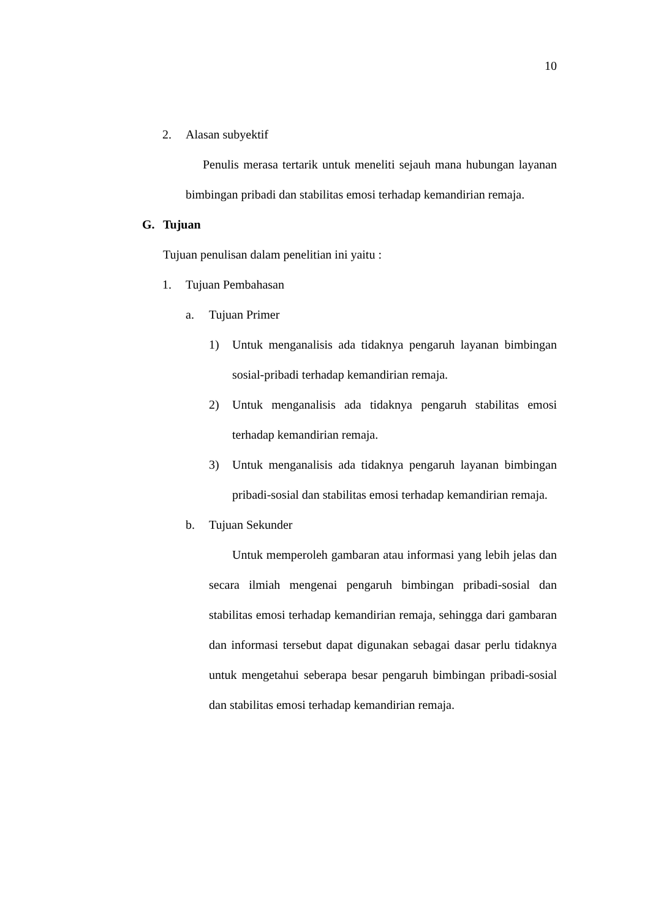10
2. Alasan subyektif
Penulis merasa tertarik untuk meneliti sejauh mana hubungan layanan bimbingan pribadi dan stabilitas emosi terhadap kemandirian remaja.
G. Tujuan
Tujuan penulisan dalam penelitian ini yaitu :
1. Tujuan Pembahasan
a. Tujuan Primer
1) Untuk menganalisis ada tidaknya pengaruh layanan bimbingan sosial-pribadi terhadap kemandirian remaja.
2) Untuk menganalisis ada tidaknya pengaruh stabilitas emosi terhadap kemandirian remaja.
3) Untuk menganalisis ada tidaknya pengaruh layanan bimbingan pribadi-sosial dan stabilitas emosi terhadap kemandirian remaja.
b. Tujuan Sekunder
Untuk memperoleh gambaran atau informasi yang lebih jelas dan secara ilmiah mengenai pengaruh bimbingan pribadi-sosial dan stabilitas emosi terhadap kemandirian remaja, sehingga dari gambaran dan informasi tersebut dapat digunakan sebagai dasar perlu tidaknya untuk mengetahui seberapa besar pengaruh bimbingan pribadi-sosial dan stabilitas emosi terhadap kemandirian remaja.